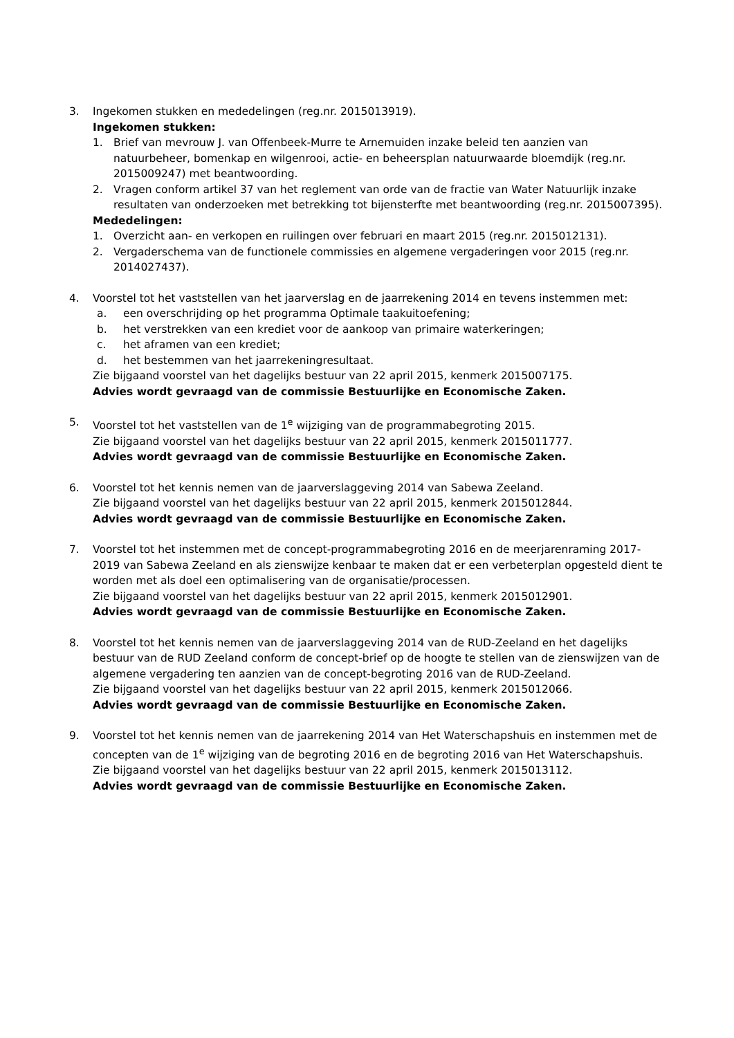3. Ingekomen stukken en mededelingen (reg.nr. 2015013919).
Ingekomen stukken:
1. Brief van mevrouw J. van Offenbeek-Murre te Arnemuiden inzake beleid ten aanzien van natuurbeheer, bomenkap en wilgenrooi, actie- en beheersplan natuurwaarde bloemdijk (reg.nr. 2015009247) met beantwoording.
2. Vragen conform artikel 37 van het reglement van orde van de fractie van Water Natuurlijk inzake resultaten van onderzoeken met betrekking tot bijensterfte met beantwoording (reg.nr. 2015007395).
Mededelingen:
1. Overzicht aan- en verkopen en ruilingen over februari en maart 2015 (reg.nr. 2015012131).
2. Vergaderschema van de functionele commissies en algemene vergaderingen voor 2015 (reg.nr. 2014027437).
4. Voorstel tot het vaststellen van het jaarverslag en de jaarrekening 2014 en tevens instemmen met:
a. een overschrijding op het programma Optimale taakuitoefening;
b. het verstrekken van een krediet voor de aankoop van primaire waterkeringen;
c. het aframen van een krediet;
d. het bestemmen van het jaarrekeningresultaat.
Zie bijgaand voorstel van het dagelijks bestuur van 22 april 2015, kenmerk 2015007175.
Advies wordt gevraagd van de commissie Bestuurlijke en Economische Zaken.
5. Voorstel tot het vaststellen van de 1<sup>e</sup> wijziging van de programmabegroting 2015.
Zie bijgaand voorstel van het dagelijks bestuur van 22 april 2015, kenmerk 2015011777.
Advies wordt gevraagd van de commissie Bestuurlijke en Economische Zaken.
6. Voorstel tot het kennis nemen van de jaarverslaggeving 2014 van Sabewa Zeeland.
Zie bijgaand voorstel van het dagelijks bestuur van 22 april 2015, kenmerk 2015012844.
Advies wordt gevraagd van de commissie Bestuurlijke en Economische Zaken.
7. Voorstel tot het instemmen met de concept-programmabegroting 2016 en de meerjarenraming 2017-2019 van Sabewa Zeeland en als zienswijze kenbaar te maken dat er een verbeterplan opgesteld dient te worden met als doel een optimalisering van de organisatie/processen.
Zie bijgaand voorstel van het dagelijks bestuur van 22 april 2015, kenmerk 2015012901.
Advies wordt gevraagd van de commissie Bestuurlijke en Economische Zaken.
8. Voorstel tot het kennis nemen van de jaarverslaggeving 2014 van de RUD-Zeeland en het dagelijks bestuur van de RUD Zeeland conform de concept-brief op de hoogte te stellen van de zienswijzen van de algemene vergadering ten aanzien van de concept-begroting 2016 van de RUD-Zeeland.
Zie bijgaand voorstel van het dagelijks bestuur van 22 april 2015, kenmerk 2015012066.
Advies wordt gevraagd van de commissie Bestuurlijke en Economische Zaken.
9. Voorstel tot het kennis nemen van de jaarrekening 2014 van Het Waterschapshuis en instemmen met de concepten van de 1<sup>e</sup> wijziging van de begroting 2016 en de begroting 2016 van Het Waterschapshuis.
Zie bijgaand voorstel van het dagelijks bestuur van 22 april 2015, kenmerk 2015013112.
Advies wordt gevraagd van de commissie Bestuurlijke en Economische Zaken.